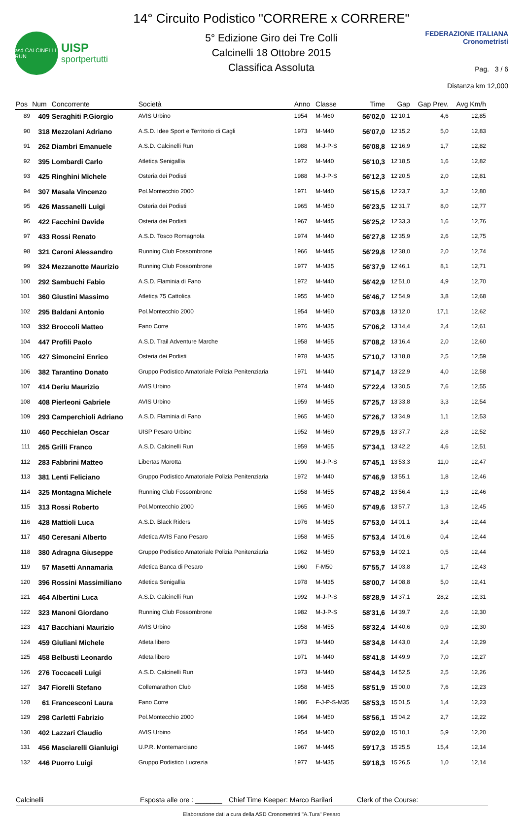asd CALCINELLI RUN
UISP
sportpertutti
14° Circuito Podistico "CORRERE x CORRERE"
5° Edizione Giro dei Tre Colli
Calcinelli 18 Ottobre 2015
Classifica Assoluta
FEDERAZIONE ITALIANA Cronometristi
Pag. 3 / 6
Distanza km 12,000
| Pos | Num | Concorrente | Società | Anno | Classe | Time | Gap | Gap Prev. | Avg Km/h |
| --- | --- | --- | --- | --- | --- | --- | --- | --- | --- |
| 89 | 409 | Seraghiti P.Giorgio | AVIS Urbino | 1954 | M-M60 | 56'02,0 | 12'10,1 | 4,6 | 12,85 |
| 90 | 318 | Mezzolani Adriano | A.S.D. Idee Sport e Territorio di Cagli | 1973 | M-M40 | 56'07,0 | 12'15,2 | 5,0 | 12,83 |
| 91 | 262 | Diambri Emanuele | A.S.D. Calcinelli Run | 1988 | M-J-P-S | 56'08,8 | 12'16,9 | 1,7 | 12,82 |
| 92 | 395 | Lombardi Carlo | Atletica Senigallia | 1972 | M-M40 | 56'10,3 | 12'18,5 | 1,6 | 12,82 |
| 93 | 425 | Ringhini Michele | Osteria dei Podisti | 1988 | M-J-P-S | 56'12,3 | 12'20,5 | 2,0 | 12,81 |
| 94 | 307 | Masala Vincenzo | Pol.Montecchio 2000 | 1971 | M-M40 | 56'15,6 | 12'23,7 | 3,2 | 12,80 |
| 95 | 426 | Massanelli Luigi | Osteria dei Podisti | 1965 | M-M50 | 56'23,5 | 12'31,7 | 8,0 | 12,77 |
| 96 | 422 | Facchini Davide | Osteria dei Podisti | 1967 | M-M45 | 56'25,2 | 12'33,3 | 1,6 | 12,76 |
| 97 | 433 | Rossi Renato | A.S.D. Tosco Romagnola | 1974 | M-M40 | 56'27,8 | 12'35,9 | 2,6 | 12,75 |
| 98 | 321 | Caroni Alessandro | Running Club Fossombrone | 1966 | M-M45 | 56'29,8 | 12'38,0 | 2,0 | 12,74 |
| 99 | 324 | Mezzanotte Maurizio | Running Club Fossombrone | 1977 | M-M35 | 56'37,9 | 12'46,1 | 8,1 | 12,71 |
| 100 | 292 | Sambuchi Fabio | A.S.D. Flaminia di Fano | 1972 | M-M40 | 56'42,9 | 12'51,0 | 4,9 | 12,70 |
| 101 | 360 | Giustini Massimo | Atletica 75 Cattolica | 1955 | M-M60 | 56'46,7 | 12'54,9 | 3,8 | 12,68 |
| 102 | 295 | Baldani Antonio | Pol.Montecchio 2000 | 1954 | M-M60 | 57'03,8 | 13'12,0 | 17,1 | 12,62 |
| 103 | 332 | Broccoli Matteo | Fano Corre | 1976 | M-M35 | 57'06,2 | 13'14,4 | 2,4 | 12,61 |
| 104 | 447 | Profili Paolo | A.S.D. Trail Adventure Marche | 1958 | M-M55 | 57'08,2 | 13'16,4 | 2,0 | 12,60 |
| 105 | 427 | Simoncini Enrico | Osteria dei Podisti | 1978 | M-M35 | 57'10,7 | 13'18,8 | 2,5 | 12,59 |
| 106 | 382 | Tarantino Donato | Gruppo Podistico Amatoriale Polizia Penitenziaria | 1971 | M-M40 | 57'14,7 | 13'22,9 | 4,0 | 12,58 |
| 107 | 414 | Deriu Maurizio | AVIS Urbino | 1974 | M-M40 | 57'22,4 | 13'30,5 | 7,6 | 12,55 |
| 108 | 408 | Pierleoni Gabriele | AVIS Urbino | 1959 | M-M55 | 57'25,7 | 13'33,8 | 3,3 | 12,54 |
| 109 | 293 | Camperchioli Adriano | A.S.D. Flaminia di Fano | 1965 | M-M50 | 57'26,7 | 13'34,9 | 1,1 | 12,53 |
| 110 | 460 | Pecchielan Oscar | UISP Pesaro Urbino | 1952 | M-M60 | 57'29,5 | 13'37,7 | 2,8 | 12,52 |
| 111 | 265 | Grilli Franco | A.S.D. Calcinelli Run | 1959 | M-M55 | 57'34,1 | 13'42,2 | 4,6 | 12,51 |
| 112 | 283 | Fabbrini Matteo | Libertas Marotta | 1990 | M-J-P-S | 57'45,1 | 13'53,3 | 11,0 | 12,47 |
| 113 | 381 | Lenti Feliciano | Gruppo Podistico Amatoriale Polizia Penitenziaria | 1972 | M-M40 | 57'46,9 | 13'55,1 | 1,8 | 12,46 |
| 114 | 325 | Montagna Michele | Running Club Fossombrone | 1958 | M-M55 | 57'48,2 | 13'56,4 | 1,3 | 12,46 |
| 115 | 313 | Rossi Roberto | Pol.Montecchio 2000 | 1965 | M-M50 | 57'49,6 | 13'57,7 | 1,3 | 12,45 |
| 116 | 428 | Mattioli Luca | A.S.D. Black Riders | 1976 | M-M35 | 57'53,0 | 14'01,1 | 3,4 | 12,44 |
| 117 | 450 | Ceresani Alberto | Atletica AVIS Fano Pesaro | 1958 | M-M55 | 57'53,4 | 14'01,6 | 0,4 | 12,44 |
| 118 | 380 | Adragna Giuseppe | Gruppo Podistico Amatoriale Polizia Penitenziaria | 1962 | M-M50 | 57'53,9 | 14'02,1 | 0,5 | 12,44 |
| 119 | 57 | Masetti Annamaria | Atletica Banca di Pesaro | 1960 | F-M50 | 57'55,7 | 14'03,8 | 1,7 | 12,43 |
| 120 | 396 | Rossini Massimiliano | Atletica Senigallia | 1978 | M-M35 | 58'00,7 | 14'08,8 | 5,0 | 12,41 |
| 121 | 464 | Albertini Luca | A.S.D. Calcinelli Run | 1992 | M-J-P-S | 58'28,9 | 14'37,1 | 28,2 | 12,31 |
| 122 | 323 | Manoni Giordano | Running Club Fossombrone | 1982 | M-J-P-S | 58'31,6 | 14'39,7 | 2,6 | 12,30 |
| 123 | 417 | Bacchiani Maurizio | AVIS Urbino | 1958 | M-M55 | 58'32,4 | 14'40,6 | 0,9 | 12,30 |
| 124 | 459 | Giuliani Michele | Atleta libero | 1973 | M-M40 | 58'34,8 | 14'43,0 | 2,4 | 12,29 |
| 125 | 458 | Belbusti Leonardo | Atleta libero | 1971 | M-M40 | 58'41,8 | 14'49,9 | 7,0 | 12,27 |
| 126 | 276 | Toccaceli Luigi | A.S.D. Calcinelli Run | 1973 | M-M40 | 58'44,3 | 14'52,5 | 2,5 | 12,26 |
| 127 | 347 | Fiorelli Stefano | Collemarathon Club | 1958 | M-M55 | 58'51,9 | 15'00,0 | 7,6 | 12,23 |
| 128 | 61 | Francesconi Laura | Fano Corre | 1986 | F-J-P-S-M35 | 58'53,3 | 15'01,5 | 1,4 | 12,23 |
| 129 | 298 | Carletti Fabrizio | Pol.Montecchio 2000 | 1964 | M-M50 | 58'56,1 | 15'04,2 | 2,7 | 12,22 |
| 130 | 402 | Lazzari Claudio | AVIS Urbino | 1954 | M-M60 | 59'02,0 | 15'10,1 | 5,9 | 12,20 |
| 131 | 456 | Masciarelli Gianluigi | U.P.R. Montemarciano | 1967 | M-M45 | 59'17,3 | 15'25,5 | 15,4 | 12,14 |
| 132 | 446 | Puorro Luigi | Gruppo Podistico Lucrezia | 1977 | M-M35 | 59'18,3 | 15'26,5 | 1,0 | 12,14 |
Calcinelli Esposta alle ore : _______ Chief Time Keeper: Marco Barilari Clerk of the Course:
Elaborazione dati a cura della ASD Cronometristi "A.Tura" Pesaro